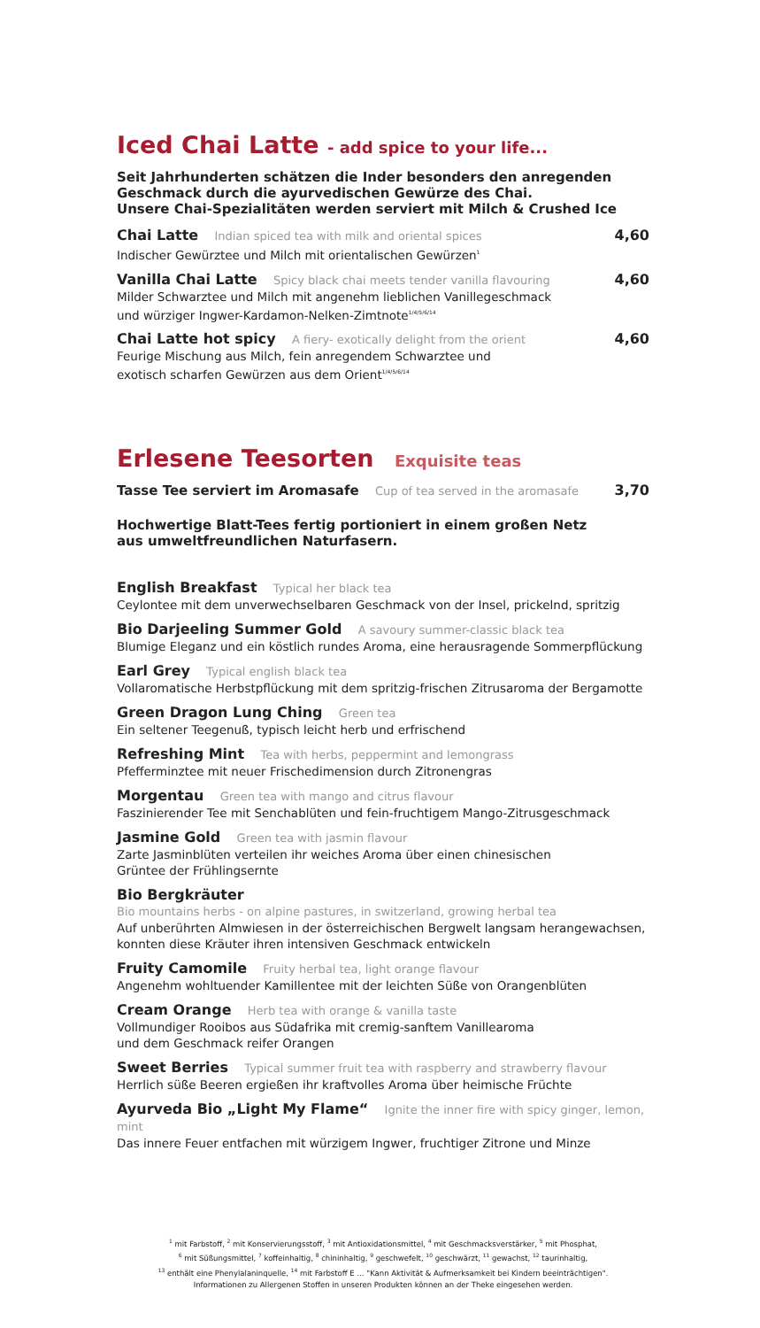Iced Chai Latte - add spice to your life...
Seit Jahrhunderten schätzen die Inder besonders den anregenden Geschmack durch die ayurvedischen Gewürze des Chai.
Unsere Chai-Spezialitäten werden serviert mit Milch & Crushed Ice
Chai Latte Indian spiced tea with milk and oriental spices
Indischer Gewürztee und Milch mit orientalischen Gewürzen<sup>1</sup>
4,60
Vanilla Chai Latte Spicy black chai meets tender vanilla flavouring
Milder Schwarztee und Milch mit angenehm lieblichen Vanillegeschmack
und würziger Ingwer-Kardamon-Nelken-Zimtnote<sup>1/4/5/6/14</sup>
4,60
Chai Latte hot spicy A fiery- exotically delight from the orient
Feurige Mischung aus Milch, fein anregendem Schwarztee und
exotisch scharfen Gewürzen aus dem Orient<sup>1/4/5/6/14</sup>
4,60
Erlesene Teesorten Exquisite teas
Tasse Tee serviert im Aromasafe Cup of tea served in the aromasafe
3,70
Hochwertige Blatt-Tees fertig portioniert in einem großen Netz
aus umweltfreundlichen Naturfasern.
English Breakfast Typical her black tea
Ceylontee mit dem unverwechselbaren Geschmack von der Insel, prickelnd, spritzig
Bio Darjeeling Summer Gold A savoury summer-classic black tea
Blumige Eleganz und ein köstlich rundes Aroma, eine herausragende Sommerpflückung
Earl Grey Typical english black tea
Vollaromatische Herbstpflückung mit dem spritzig-frischen Zitrusaroma der Bergamotte
Green Dragon Lung Ching Green tea
Ein seltener Teegenuß, typisch leicht herb und erfrischend
Refreshing Mint Tea with herbs, peppermint and lemongrass
Pfefferminztee mit neuer Frischedimension durch Zitronengras
Morgentau Green tea with mango and citrus flavour
Faszinierender Tee mit Senchablüten und fein-fruchtigem Mango-Zitrusgeschmack
Jasmine Gold Green tea with jasmin flavour
Zarte Jasminblüten verteilen ihr weiches Aroma über einen chinesischen
Grüntee der Frühlingsernte
Bio Bergkräuter
Bio mountains herbs - on alpine pastures, in switzerland, growing herbal tea
Auf unberührten Almwiesen in der österreichischen Bergwelt langsam herangewachsen,
konnten diese Kräuter ihren intensiven Geschmack entwickeln
Fruity Camomile Fruity herbal tea, light orange flavour
Angenehm wohltuender Kamillentee mit der leichten Süße von Orangenblüten
Cream Orange Herb tea with orange & vanilla taste
Vollmundiger Rooibos aus Südafrika mit cremig-sanftem Vanillearoma
und dem Geschmack reifer Orangen
Sweet Berries Typical summer fruit tea with raspberry and strawberry flavour
Herrlich süße Beeren ergießen ihr kraftvolles Aroma über heimische Früchte
Ayurveda Bio „Light My Flame“ Ignite the inner fire with spicy ginger, lemon, mint
Das innere Feuer entfachen mit würzigem Ingwer, fruchtiger Zitrone und Minze
<sup>1</sup> mit Farbstoff, <sup>2</sup> mit Konservierungsstoff, <sup>3</sup> mit Antioxidationsmittel, <sup>4</sup> mit Geschmacksverstärker, <sup>5</sup> mit Phosphat,
<sup>6</sup> mit Süßungsmittel, <sup>7</sup> koffeinhaltig, <sup>8</sup> chininhaltig, <sup>9</sup> geschwefelt, <sup>10</sup> geschwärzt, <sup>11</sup> gewachst, <sup>12</sup> taurinhaltig,
<sup>13</sup> enthält eine Phenylalaninquelle, <sup>14</sup> mit Farbstoff E ... "Kann Aktivität & Aufmerksamkeit bei Kindern beeinträchtigen".
Informationen zu Allergenen Stoffen in unseren Produkten können an der Theke eingesehen werden.